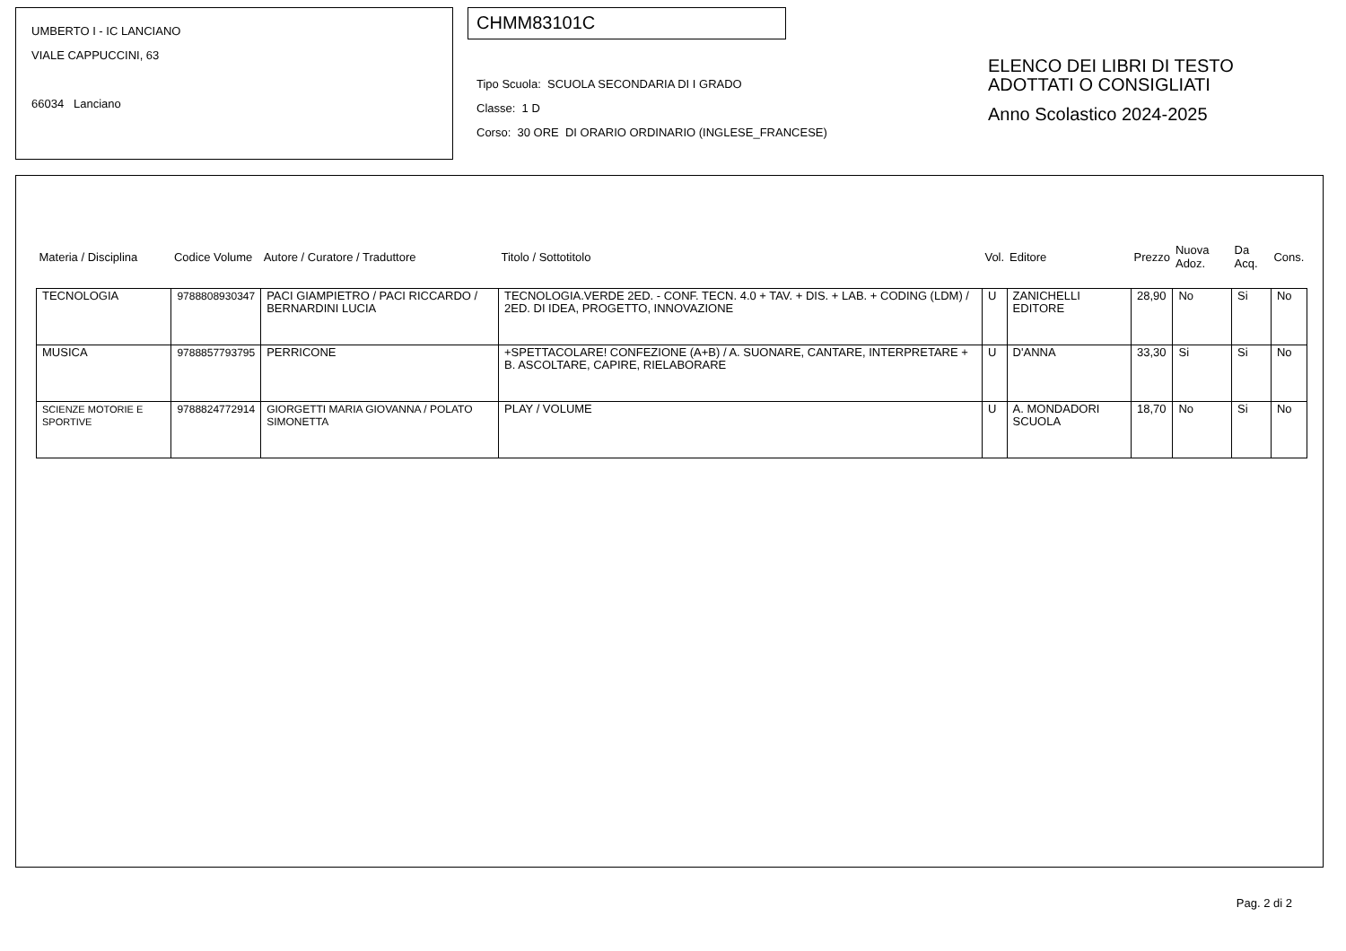UMBERTO I - IC LANCIANO
VIALE CAPPUCCINI, 63
66034 Lanciano
CHMM83101C
Tipo Scuola: SCUOLA SECONDARIA DI I GRADO
Classe: 1 D
Corso: 30 ORE DI ORARIO ORDINARIO (INGLESE_FRANCESE)
ELENCO DEI LIBRI DI TESTO
ADOTTATI O CONSIGLIATI
Anno Scolastico 2024-2025
| Materia / Disciplina | Codice Volume | Autore / Curatore / Traduttore | Titolo / Sottotitolo | Vol. | Editore | Prezzo | Nuova Adoz. | Da Acq. | Cons. |
| --- | --- | --- | --- | --- | --- | --- | --- | --- | --- |
| TECNOLOGIA | 9788808930347 | PACI GIAMPIETRO / PACI RICCARDO / BERNARDINI LUCIA | TECNOLOGIA.VERDE 2ED. - CONF. TECN. 4.0 + TAV. + DIS. + LAB. + CODING (LDM) / 2ED. DI IDEA, PROGETTO, INNOVAZIONE | U | ZANICHELLI EDITORE | 28,90 | No | Si | No |
| MUSICA | 9788857793795 | PERRICONE | +SPETTACOLARE! CONFEZIONE (A+B) / A. SUONARE, CANTARE, INTERPRETARE + B. ASCOLTARE, CAPIRE, RIELABORARE | U | D'ANNA | 33,30 | Si | Si | No |
| SCIENZE MOTORIE E SPORTIVE | 9788824772914 | GIORGETTI MARIA GIOVANNA / POLATO SIMONETTA | PLAY / VOLUME | U | A. MONDADORI SCUOLA | 18,70 | No | Si | No |
Pag. 2 di 2